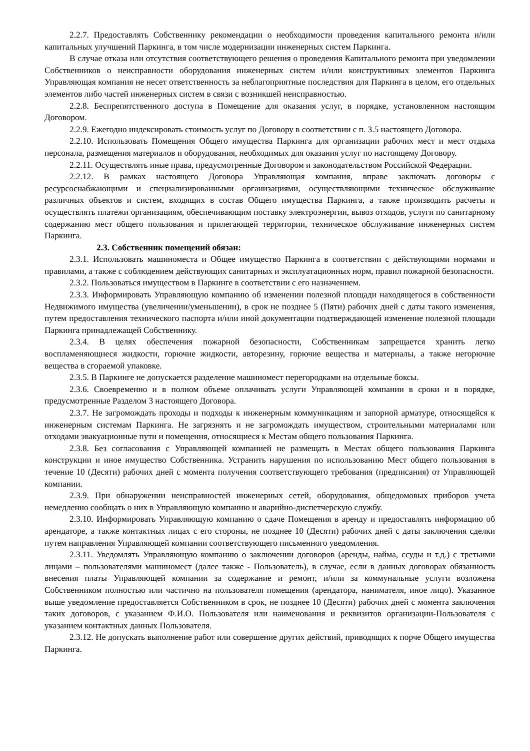2.2.7. Предоставлять Собственнику рекомендации о необходимости проведения капитального ремонта и/или капитальных улучшений Паркинга, в том числе модернизации инженерных систем Паркинга.
В случае отказа или отсутствия соответствующего решения о проведения Капитального ремонта при уведомлении Собственников о неисправности оборудования инженерных систем и/или конструктивных элементов Паркинга Управляющая компания не несет ответственность за неблагоприятные последствия для Паркинга в целом, его отдельных элементов либо частей инженерных систем в связи с возникшей неисправностью.
2.2.8. Беспрепятственного доступа в Помещение для оказания услуг, в порядке, установленном настоящим Договором.
2.2.9. Ежегодно индексировать стоимость услуг по Договору в соответствии с п. 3.5 настоящего Договора.
2.2.10. Использовать Помещения Общего имущества Паркинга для организации рабочих мест и мест отдыха персонала, размещения материалов и оборудования, необходимых для оказания услуг по настоящему Договору.
2.2.11. Осуществлять иные права, предусмотренные Договором и законодательством Российской Федерации.
2.2.12. В рамках настоящего Договора Управляющая компания, вправе заключать договоры с ресурсоснабжающими и специализированными организациями, осуществляющими техническое обслуживание различных объектов и систем, входящих в состав Общего имущества Паркинга, а также производить расчеты и осуществлять платежи организациям, обеспечивающим поставку электроэнергии, вывоз отходов, услуги по санитарному содержанию мест общего пользования и прилегающей территории, техническое обслуживание инженерных систем Паркинга.
2.3. Собственник помещений обязан:
2.3.1. Использовать машиноместа и Общее имущество Паркинга в соответствии с действующими нормами и правилами, а также с соблюдением действующих санитарных и эксплуатационных норм, правил пожарной безопасности.
2.3.2. Пользоваться имуществом в Паркинге в соответствии с его назначением.
2.3.3. Информировать Управляющую компанию об изменении полезной площади находящегося в собственности Недвижимого имущества (увеличении/уменьшении), в срок не позднее 5 (Пяти) рабочих дней с даты такого изменения, путем предоставления технического паспорта и/или иной документации подтверждающей изменение полезной площади Паркинга принадлежащей Собственнику.
2.3.4. В целях обеспечения пожарной безопасности, Собственникам запрещается хранить легко воспламеняющиеся жидкости, горючие жидкости, авторезину, горючие вещества и материалы, а также негорючие вещества в сгораемой упаковке.
2.3.5. В Паркинге не допускается разделение машиномест перегородками на отдельные боксы.
2.3.6. Своевременно и в полном объеме оплачивать услуги Управляющей компании в сроки и в порядке, предусмотренные Разделом 3 настоящего Договора.
2.3.7. Не загромождать проходы и подходы к инженерным коммуникациям и запорной арматуре, относящейся к инженерным системам Паркинга. Не загрязнять и не загромождать имуществом, строительными материалами или отходами эвакуационные пути и помещения, относящиеся к Местам общего пользования Паркинга.
2.3.8. Без согласования с Управляющей компанией не размещать в Местах общего пользования Паркинга конструкции и иное имущество Собственника. Устранить нарушения по использованию Мест общего пользования в течение 10 (Десяти) рабочих дней с момента получения соответствующего требования (предписания) от Управляющей компании.
2.3.9. При обнаружении неисправностей инженерных сетей, оборудования, общедомовых приборов учета немедленно сообщать о них в Управляющую компанию и аварийно-диспетчерскую службу.
2.3.10. Информировать Управляющую компанию о сдаче Помещения в аренду и предоставлять информацию об арендаторе, а также контактных лицах с его стороны, не позднее 10 (Десяти) рабочих дней с даты заключения сделки путем направления Управляющей компании соответствующего письменного уведомления.
2.3.11. Уведомлять Управляющую компанию о заключении договоров (аренды, найма, ссуды и т.д.) с третьими лицами – пользователями машиномест (далее также - Пользователь), в случае, если в данных договорах обязанность внесения платы Управляющей компании за содержание и ремонт, и/или за коммунальные услуги возложена Собственником полностью или частично на пользователя помещения (арендатора, нанимателя, иное лицо). Указанное выше уведомление предоставляется Собственником в срок, не позднее 10 (Десяти) рабочих дней с момента заключения таких договоров, с указанием Ф.И.О. Пользователя или наименования и реквизитов организации-Пользователя с указанием контактных данных Пользователя.
2.3.12. Не допускать выполнение работ или совершение других действий, приводящих к порче Общего имущества Паркинга.